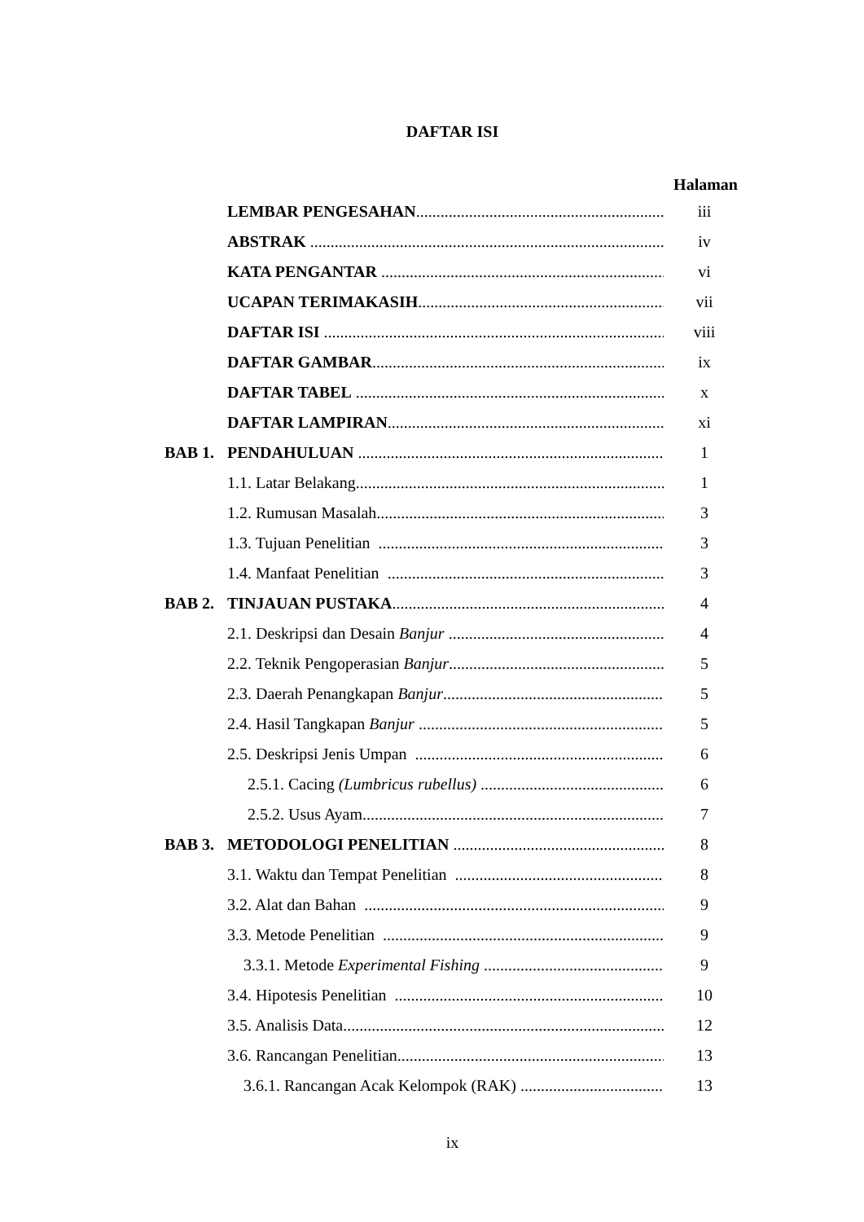DAFTAR ISI
Halaman
LEMBAR PENGESAHAN iii
ABSTRAK iv
KATA PENGANTAR vi
UCAPAN TERIMAKASIH vii
DAFTAR ISI viii
DAFTAR GAMBAR ix
DAFTAR TABEL x
DAFTAR LAMPIRAN xi
BAB 1. PENDAHULUAN 1
1.1. Latar Belakang 1
1.2. Rumusan Masalah 3
1.3. Tujuan Penelitian 3
1.4. Manfaat Penelitian 3
BAB 2. TINJAUAN PUSTAKA 4
2.1. Deskripsi dan Desain Banjur 4
2.2. Teknik Pengoperasian Banjur 5
2.3. Daerah Penangkapan Banjur 5
2.4. Hasil Tangkapan Banjur 5
2.5. Deskripsi Jenis Umpan 6
2.5.1. Cacing (Lumbricus rubellus) 6
2.5.2. Usus Ayam 7
BAB 3. METODOLOGI PENELITIAN 8
3.1. Waktu dan Tempat Penelitian 8
3.2. Alat dan Bahan 9
3.3. Metode Penelitian 9
3.3.1. Metode Experimental Fishing 9
3.4. Hipotesis Penelitian 10
3.5. Analisis Data 12
3.6. Rancangan Penelitian 13
3.6.1. Rancangan Acak Kelompok (RAK) 13
ix